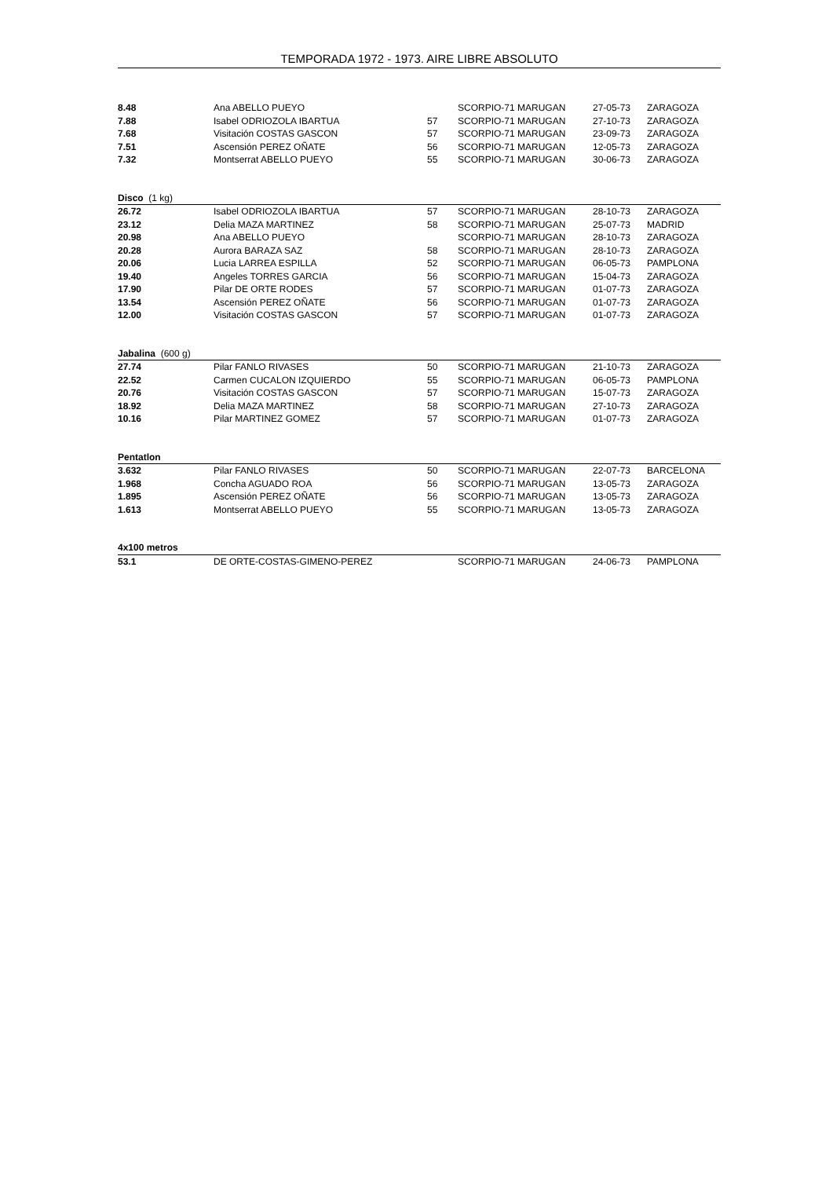TEMPORADA 1972 - 1973. AIRE LIBRE ABSOLUTO
| 8.48 | Ana ABELLO PUEYO | | SCORPIO-71 MARUGAN | 27-05-73 | ZARAGOZA |
| 7.88 | Isabel ODRIOZOLA IBARTUA | 57 | SCORPIO-71 MARUGAN | 27-10-73 | ZARAGOZA |
| 7.68 | Visitación COSTAS GASCON | 57 | SCORPIO-71 MARUGAN | 23-09-73 | ZARAGOZA |
| 7.51 | Ascensión PEREZ OÑATE | 56 | SCORPIO-71 MARUGAN | 12-05-73 | ZARAGOZA |
| 7.32 | Montserrat ABELLO PUEYO | 55 | SCORPIO-71 MARUGAN | 30-06-73 | ZARAGOZA |
| Disco (1 kg) | | | | | |
| 26.72 | Isabel ODRIOZOLA IBARTUA | 57 | SCORPIO-71 MARUGAN | 28-10-73 | ZARAGOZA |
| 23.12 | Delia MAZA MARTINEZ | 58 | SCORPIO-71 MARUGAN | 25-07-73 | MADRID |
| 20.98 | Ana ABELLO PUEYO | | SCORPIO-71 MARUGAN | 28-10-73 | ZARAGOZA |
| 20.28 | Aurora BARAZA SAZ | 58 | SCORPIO-71 MARUGAN | 28-10-73 | ZARAGOZA |
| 20.06 | Lucia LARREA ESPILLA | 52 | SCORPIO-71 MARUGAN | 06-05-73 | PAMPLONA |
| 19.40 | Angeles TORRES GARCIA | 56 | SCORPIO-71 MARUGAN | 15-04-73 | ZARAGOZA |
| 17.90 | Pilar DE ORTE RODES | 57 | SCORPIO-71 MARUGAN | 01-07-73 | ZARAGOZA |
| 13.54 | Ascensión PEREZ OÑATE | 56 | SCORPIO-71 MARUGAN | 01-07-73 | ZARAGOZA |
| 12.00 | Visitación COSTAS GASCON | 57 | SCORPIO-71 MARUGAN | 01-07-73 | ZARAGOZA |
| Jabalina (600 g) | | | | | |
| 27.74 | Pilar FANLO RIVASES | 50 | SCORPIO-71 MARUGAN | 21-10-73 | ZARAGOZA |
| 22.52 | Carmen CUCALON IZQUIERDO | 55 | SCORPIO-71 MARUGAN | 06-05-73 | PAMPLONA |
| 20.76 | Visitación COSTAS GASCON | 57 | SCORPIO-71 MARUGAN | 15-07-73 | ZARAGOZA |
| 18.92 | Delia MAZA MARTINEZ | 58 | SCORPIO-71 MARUGAN | 27-10-73 | ZARAGOZA |
| 10.16 | Pilar MARTINEZ GOMEZ | 57 | SCORPIO-71 MARUGAN | 01-07-73 | ZARAGOZA |
| Pentatlon | | | | | |
| 3.632 | Pilar FANLO RIVASES | 50 | SCORPIO-71 MARUGAN | 22-07-73 | BARCELONA |
| 1.968 | Concha AGUADO ROA | 56 | SCORPIO-71 MARUGAN | 13-05-73 | ZARAGOZA |
| 1.895 | Ascensión PEREZ OÑATE | 56 | SCORPIO-71 MARUGAN | 13-05-73 | ZARAGOZA |
| 1.613 | Montserrat ABELLO PUEYO | 55 | SCORPIO-71 MARUGAN | 13-05-73 | ZARAGOZA |
| 4x100 metros | | | | | |
| 53.1 | DE ORTE-COSTAS-GIMENO-PEREZ | | SCORPIO-71 MARUGAN | 24-06-73 | PAMPLONA |